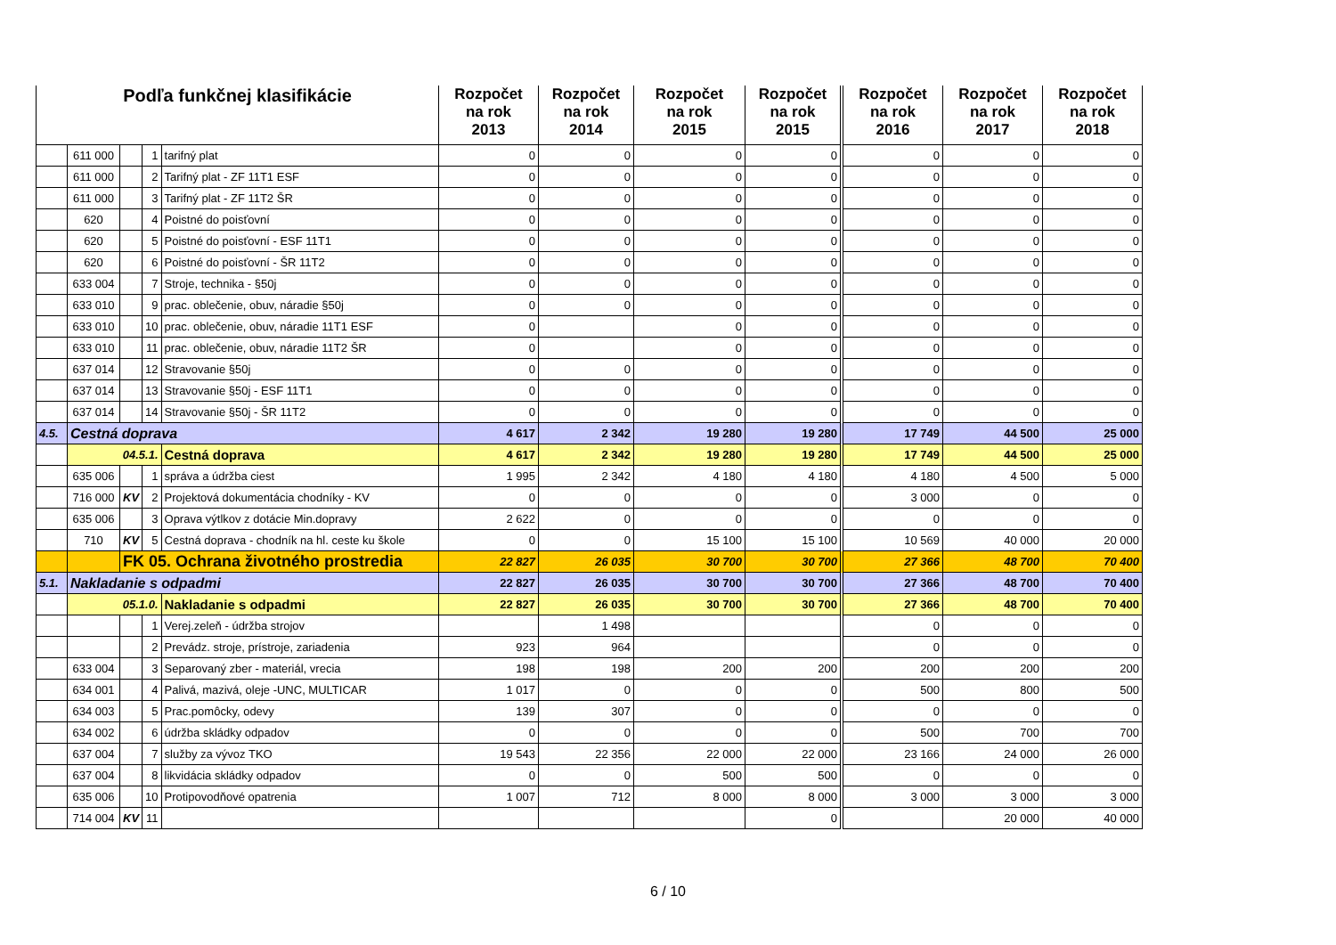| Podľa funkčnej klasifikácie | | | | | Rozpočet na rok 2013 | Rozpočet na rok 2014 | Rozpočet na rok 2015 | Rozpočet na rok 2015 | Rozpočet na rok 2016 | Rozpočet na rok 2017 | Rozpočet na rok 2018 |
| --- | --- | --- | --- | --- | --- | --- | --- | --- | --- | --- | --- |
| | 611 000 | | 1 | tarifný plat | 0 | 0 | 0 | 0 | 0 | 0 | 0 |
| | 611 000 | | 2 | Tarifný plat - ZF 11T1 ESF | 0 | 0 | 0 | 0 | 0 | 0 | 0 |
| | 611 000 | | 3 | Tarifný plat - ZF 11T2 ŠR | 0 | 0 | 0 | 0 | 0 | 0 | 0 |
| | 620 | | 4 | Poistné do poisťovní | 0 | 0 | 0 | 0 | 0 | 0 | 0 |
| | 620 | | 5 | Poistné do poisťovní - ESF 11T1 | 0 | 0 | 0 | 0 | 0 | 0 | 0 |
| | 620 | | 6 | Poistné do poisťovní - ŠR 11T2 | 0 | 0 | 0 | 0 | 0 | 0 | 0 |
| | 633 004 | | 7 | Stroje, technika - §50j | 0 | 0 | 0 | 0 | 0 | 0 | 0 |
| | 633 010 | | 9 | prac. oblečenie, obuv, náradie §50j | 0 | 0 | 0 | 0 | 0 | 0 | 0 |
| | 633 010 | | 10 | prac. oblečenie, obuv, náradie 11T1 ESF | 0 | | 0 | 0 | 0 | 0 | 0 |
| | 633 010 | | 11 | prac. oblečenie, obuv, náradie 11T2 ŠR | 0 | | 0 | 0 | 0 | 0 | 0 |
| | 637 014 | | 12 | Stravovanie §50j | 0 | 0 | 0 | 0 | 0 | 0 | 0 |
| | 637 014 | | 13 | Stravovanie §50j - ESF 11T1 | 0 | 0 | 0 | 0 | 0 | 0 | 0 |
| | 637 014 | | 14 | Stravovanie §50j - ŠR 11T2 | 0 | 0 | 0 | 0 | 0 | 0 | 0 |
| 4.5. | Cestná doprava | | | | 4 617 | 2 342 | 19 280 | 19 280 | 17 749 | 44 500 | 25 000 |
| | 04.5.1. | | | Cestná doprava | 4 617 | 2 342 | 19 280 | 19 280 | 17 749 | 44 500 | 25 000 |
| | 635 006 | | 1 | správa a údržba ciest | 1 995 | 2 342 | 4 180 | 4 180 | 4 180 | 4 500 | 5 000 |
| | 716 000 | KV | 2 | Projektová dokumentácia chodníky - KV | 0 | 0 | 0 | 0 | 3 000 | 0 | 0 |
| | 635 006 | | 3 | Oprava výtlkov z dotácie Min.dopravy | 2 622 | 0 | 0 | 0 | 0 | 0 | 0 |
| | 710 | KV | 5 | Cestná doprava - chodník na hl. ceste ku škole | 0 | 0 | 15 100 | 15 100 | 10 569 | 40 000 | 20 000 |
| | | FK 05. Ochrana životného prostredia | | | 22 827 | 26 035 | 30 700 | 30 700 | 27 366 | 48 700 | 70 400 |
| 5.1. | Nakladanie s odpadmi | | | | 22 827 | 26 035 | 30 700 | 30 700 | 27 366 | 48 700 | 70 400 |
| | 05.1.0. | | | Nakladanie s odpadmi | 22 827 | 26 035 | 30 700 | 30 700 | 27 366 | 48 700 | 70 400 |
| | | | 1 | Verej.zeleň - údržba strojov | | 1 498 | | | 0 | 0 | 0 |
| | | | 2 | Prevádz. stroje, prístroje, zariadenia | 923 | 964 | | | 0 | 0 | 0 |
| | 633 004 | | 3 | Separovaný zber - materiál, vrecia | 198 | 198 | 200 | 200 | 200 | 200 | 200 |
| | 634 001 | | 4 | Palivá, mazivá, oleje -UNC, MULTICAR | 1 017 | 0 | 0 | 0 | 500 | 800 | 500 |
| | 634 003 | | 5 | Prac.pomôcky, odevy | 139 | 307 | 0 | 0 | 0 | 0 | 0 |
| | 634 002 | | 6 | údržba skládky odpadov | 0 | 0 | 0 | 0 | 500 | 700 | 700 |
| | 637 004 | | 7 | služby za vývoz TKO | 19 543 | 22 356 | 22 000 | 22 000 | 23 166 | 24 000 | 26 000 |
| | 637 004 | | 8 | likvidácia skládky odpadov | 0 | 0 | 500 | 500 | 0 | 0 | 0 |
| | 635 006 | | 10 | Protipovodňové opatrenia | 1 007 | 712 | 8 000 | 8 000 | 3 000 | 3 000 | 3 000 |
| | 714 004 | KV | 11 | | | | | 0 | | 20 000 | 40 000 |
6 / 10